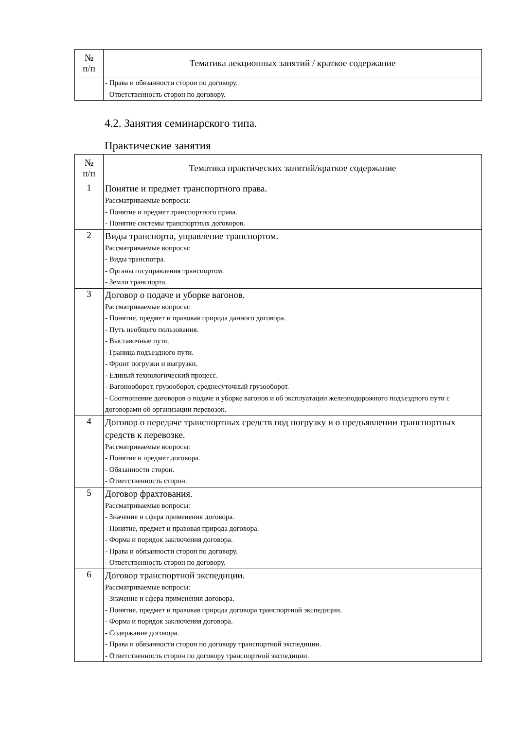| № п/п | Тематика лекционных занятий / краткое содержание |
| --- | --- |
| | - Права и обязанности сторон по договору. - Ответственность сторон по договору. |
4.2. Занятия семинарского типа.
Практические занятия
| № п/п | Тематика практических занятий/краткое содержание |
| --- | --- |
| 1 | Понятие и предмет транспортного права. Рассматриваемые вопросы: - Понятие и предмет транспортного права. - Понятие системы транспортных договоров. |
| 2 | Виды транспорта, управление транспортом. Рассматриваемые вопросы: - Виды транспотра. - Органы госуправления транспортом. - Земли транспорта. |
| 3 | Договор о подаче и уборке вагонов. Рассматриваемые вопросы: - Понятие, предмет и правовая природа данного договора. - Путь необщего пользования. - Выставочные пути. - Граница подъездного пути. - Фронт погрузки и выгрузки. - Единый технологический процесс. - Вагонооборот, грузооборот, среднесуточный грузооборот. - Соотношение договоров о подаче и уборке вагонов и об эксплуатации железнодорожного подъездного пути с договорами об организации перевозок. |
| 4 | Договор о передаче транспортных средств под погрузку и о предъявлении транспортных средств к перевозке. Рассматриваемые вопросы: - Понятие и предмет договора. - Обязанности сторон. - Ответственность сторон. |
| 5 | Договор фрахтования. Рассматриваемые вопросы: - Значение и сфера применения договора. - Понятие, предмет и правовая природа договора. - Форма и порядок заключения договора. - Права и обязанности сторон по договору. - Ответственность сторон по договору. |
| 6 | Договор транспортной экспедиции. Рассматриваемые вопросы: - Значение и сфера применения договора. - Понятие, предмет и правовая природа договора транспортной экспедиции. - Форма и порядок заключения договора. - Содержание договора. - Права и обязанности сторон по договору транспортной экспедиции. - Ответственность сторон по договору транспортной экспедиции. |